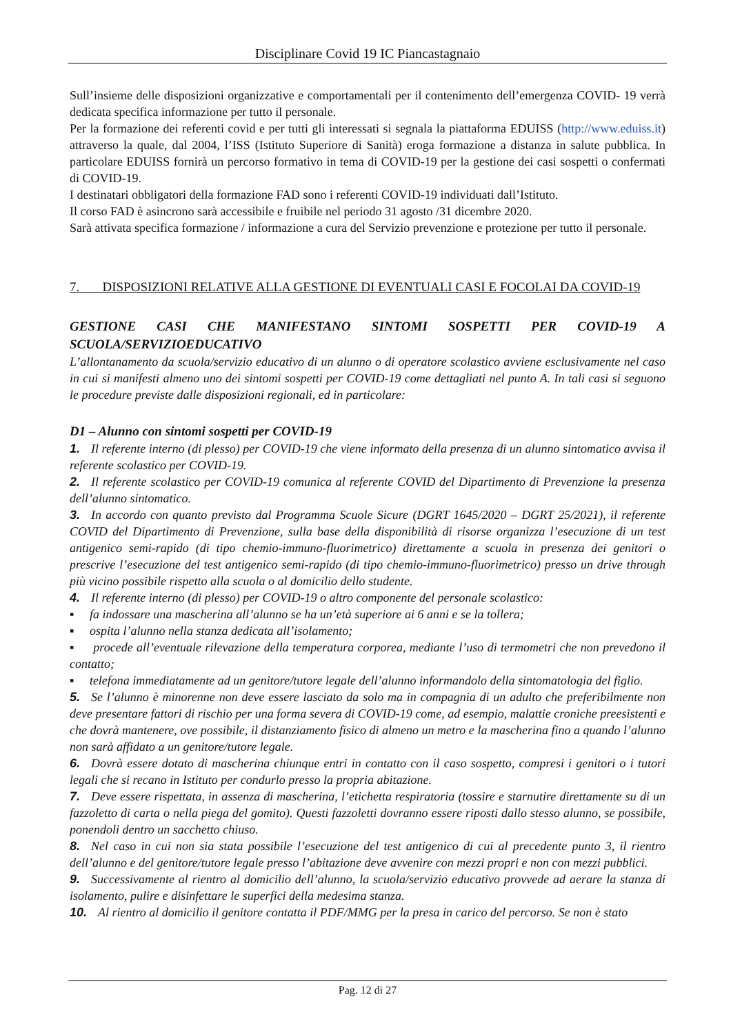Disciplinare Covid 19 IC Piancastagnaio
Sull’insieme delle disposizioni organizzative e comportamentali per il contenimento dell’emergenza COVID- 19 verrà dedicata specifica informazione per tutto il personale.
Per la formazione dei referenti covid e per tutti gli interessati si segnala la piattaforma EDUISS (http://www.eduiss.it) attraverso la quale, dal 2004, l’ISS (Istituto Superiore di Sanità) eroga formazione a distanza in salute pubblica. In particolare EDUISS fornirà un percorso formativo in tema di COVID-19 per la gestione dei casi sospetti o confermati di COVID-19.
I destinatari obbligatori della formazione FAD sono i referenti COVID-19 individuati dall’Istituto.
Il corso FAD è asincrono sarà accessibile e fruibile nel periodo 31 agosto /31 dicembre 2020.
Sarà attivata specifica formazione / informazione a cura del Servizio prevenzione e protezione per tutto il personale.
7. DISPOSIZIONI RELATIVE ALLA GESTIONE DI EVENTUALI CASI E FOCOLAI DA COVID-19
GESTIONE CASI CHE MANIFESTANO SINTOMI SOSPETTI PER COVID-19 A SCUOLA/SERVIZIOEDUCATIVO
L’allontanamento da scuola/servizio educativo di un alunno o di operatore scolastico avviene esclusivamente nel caso in cui si manifesti almeno uno dei sintomi sospetti per COVID-19 come dettagliati nel punto A. In tali casi si seguono le procedure previste dalle disposizioni regionali, ed in particolare:
D1 – Alunno con sintomi sospetti per COVID-19
1. Il referente interno (di plesso) per COVID-19 che viene informato della presenza di un alunno sintomatico avvisa il referente scolastico per COVID-19.
2. Il referente scolastico per COVID-19 comunica al referente COVID del Dipartimento di Prevenzione la presenza dell’alunno sintomatico.
3. In accordo con quanto previsto dal Programma Scuole Sicure (DGRT 1645/2020 – DGRT 25/2021), il referente COVID del Dipartimento di Prevenzione, sulla base della disponibilità di risorse organizza l’esecuzione di un test antigenico semi-rapido (di tipo chemio-immuno-fluorimetrico) direttamente a scuola in presenza dei genitori o prescrive l’esecuzione del test antigenico semi-rapido (di tipo chemio-immuno-fluorimetrico) presso un drive through più vicino possibile rispetto alla scuola o al domicilio dello studente.
4. Il referente interno (di plesso) per COVID-19 o altro componente del personale scolastico:
▪ fa indossare una mascherina all’alunno se ha un’età superiore ai 6 anni e se la tollera;
▪ ospita l’alunno nella stanza dedicata all’isolamento;
▪ procede all’eventuale rilevazione della temperatura corporea, mediante l’uso di termometri che non prevedono il contatto;
▪ telefona immediatamente ad un genitore/tutore legale dell’alunno informandolo della sintomatologia del figlio.
5. Se l’alunno è minorenne non deve essere lasciato da solo ma in compagnia di un adulto che preferibilmente non deve presentare fattori di rischio per una forma severa di COVID-19 come, ad esempio, malattie croniche preesistenti e che dovrà mantenere, ove possibile, il distanziamento fisico di almeno un metro e la mascherina fino a quando l’alunno non sarà affidato a un genitore/tutore legale.
6. Dovrà essere dotato di mascherina chiunque entri in contatto con il caso sospetto, compresi i genitori o i tutori legali che si recano in Istituto per condurlo presso la propria abitazione.
7. Deve essere rispettata, in assenza di mascherina, l’etichetta respiratoria (tossire e starnutire direttamente su di un fazzoletto di carta o nella piega del gomito). Questi fazzoletti dovranno essere riposti dallo stesso alunno, se possibile, ponendoli dentro un sacchetto chiuso.
8. Nel caso in cui non sia stata possibile l’esecuzione del test antigenico di cui al precedente punto 3, il rientro dell’alunno e del genitore/tutore legale presso l’abitazione deve avvenire con mezzi propri e non con mezzi pubblici.
9. Successivamente al rientro al domicilio dell’alunno, la scuola/servizio educativo provvede ad aerare la stanza di isolamento, pulire e disinfettare le superfici della medesima stanza.
10. Al rientro al domicilio il genitore contatta il PDF/MMG per la presa in carico del percorso. Se non è stato
Pag. 12 di 27